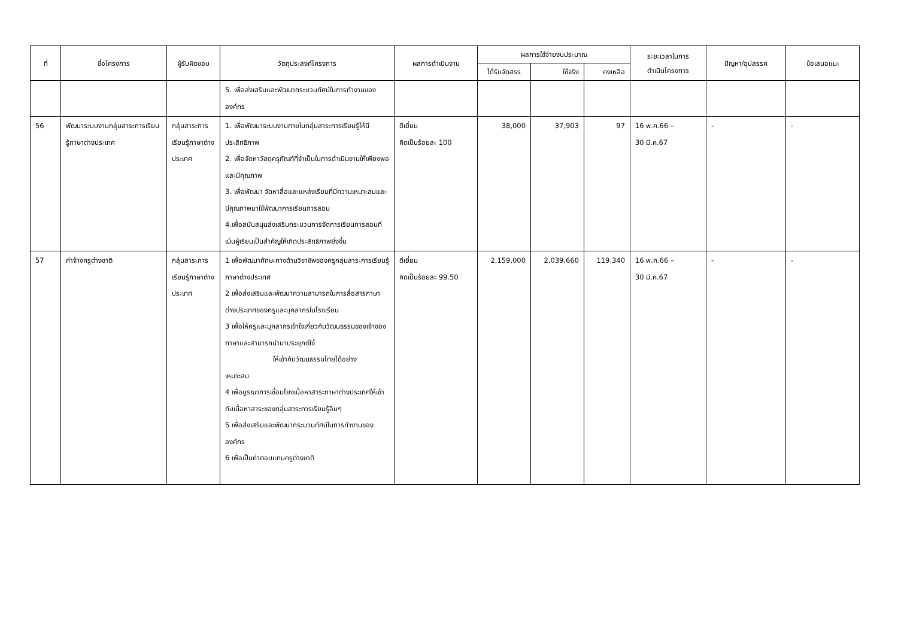| ที่ | ชื่อโครงการ | ผู้รับผิดชอบ | วัตถุประสงค์โครงการ | ผลการดำเนินงาน | ผลการใช้จ่ายงบประมาณ | | | ระยะเวลาในการ ดำเนินโครงการ | ปัญหา/อุปสรรค | ข้อเสนอแนะ |
| --- | --- | --- | --- | --- | --- | --- | --- | --- | --- | --- |
| | | | | | ได้รับจัดสรร | ใช้จริง | คงเหลือ | | | |
| | | | 5. เพื่อส่งเสริมและพัฒนากระบวนทัศน์ในการทำงานขององค์กร | | | | | | | |
| 56 | พัฒนาระบบงานกลุ่มสาระการเรียนรู้ภาษาต่างประเทศ | กลุ่มสาระการเรียนรู้ภาษาต่างประเทศ | 1. เพื่อพัฒนาระบบงานภายในกลุ่มสาระการเรียนรู้ให้มีประสิทธิภาพ 2. เพื่อจัดหาวัสดุครุภัณฑ์ที่จำเป็นในการดำเนินงานให้เพียงพอและมีคุณภาพ 3. เพื่อพัฒนา จัดหาสื่อและแหล่งเรียนที่มีความเหมาะสมและมีคุณภาพมาใช้พัฒนาการเรียนการสอน 4.เพื่อสนับสนุนส่งเสริมกระบวนการจัดการเรียนการสอนที่เน้นผู้เรียนเป็นสำคัญให้เกิดประสิทธิภาพยิ่งขึ้น | ดีเยี่ยม คิดเป็นร้อยละ 100 | 38,000 | 37,903 | 97 | 16 พ.ค.66 – 30 มี.ค.67 | - | - |
| 57 | ค่าจ้างครูต่างชาติ | กลุ่มสาระการเรียนรู้ภาษาต่างประเทศ | 1 เพื่อพัฒนาทักษะทางด้านวิชาชีพของครูกลุ่มสาระการเรียนรู้ภาษาต่างประเทศ 2 เพื่อส่งเสริมและพัฒนาความสามารถในการสื่อสารภาษาต่างประเทศของครูและบุคลากรในโรงเรียน 3 เพื่อให้ครูและบุคลากรเข้าใจเกี่ยวกับวัฒนธรรมของเจ้าของภาษาและสามารถนำมาประยุกต์ใช้ ให้เข้ากับวัฒนธรรมไทยได้อย่าง เหมาะสม 4 เพื่อบูรณาการเชื่อมโยงเนื้อหาสาระภาษาต่างประเทศให้เข้ากับเนื้อหาสาระของกลุ่มสาระการเรียนรู้อื่นๆ 5 เพื่อส่งเสริมและพัฒนากระบวนทัศน์ในการทำงานขององค์กร 6 เพื่อเป็นค่าตอบแทนครูต่างชาติ | ดีเยี่ยม คิดเป็นร้อยละ 99.50 | 2,159,000 | 2,039,660 | 119,340 | 16 พ.ค.66 – 30 มี.ค.67 | - | - |